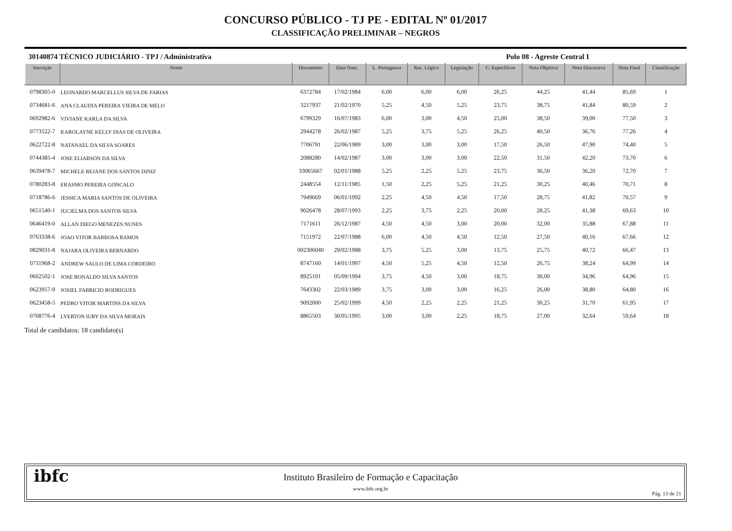CONCURSO PÚBLICO - TJ PE - EDITAL Nº 01/2017
CLASSIFICAÇÃO PRELIMINAR – NEGROS
30140874 TÉCNICO JUDICIÁRIO - TPJ / Administrativa Polo 08 - Agreste Central I
| Inscrição | Nome | Documento | Data Nasc. | L. Portuguesa | Rac. Lógico | Legislação | C. Específicos | Nota Objetiva | Nota Discursiva | Nota Final | Classificação |
| --- | --- | --- | --- | --- | --- | --- | --- | --- | --- | --- | --- |
| 0798305-0 | LEONARDO MARCELLUS SILVA DE FARIAS | 6372784 | 17/02/1984 | 6,00 | 6,00 | 6,00 | 26,25 | 44,25 | 41,44 | 85,69 | 1 |
| 0734681-6 | ANA CLAUDIA PEREIRA VIEIRA DE MELO | 3217937 | 21/02/1970 | 5,25 | 4,50 | 5,25 | 23,75 | 38,75 | 41,84 | 80,59 | 2 |
| 0692982-6 | VIVIANE KARLA DA SILVA | 6799329 | 16/07/1983 | 6,00 | 3,00 | 4,50 | 25,00 | 38,50 | 39,00 | 77,50 | 3 |
| 0773522-7 | KAROLAYNE KELLY DIAS DE OLIVEIRA | 2944278 | 26/02/1987 | 5,25 | 3,75 | 5,25 | 26,25 | 40,50 | 36,76 | 77,26 | 4 |
| 0622722-8 | NATANAEL DA SILVA SOARES | 7706791 | 22/06/1989 | 3,00 | 3,00 | 3,00 | 17,50 | 26,50 | 47,90 | 74,40 | 5 |
| 0744385-4 | JOSE ELIABSON DA SILVA | 2088280 | 14/02/1987 | 3,00 | 3,00 | 3,00 | 22,50 | 31,50 | 42,20 | 73,70 | 6 |
| 0639478-7 | MICHELE REJANE DOS SANTOS DINIZ | 33065667 | 02/01/1988 | 5,25 | 2,25 | 5,25 | 23,75 | 36,50 | 36,20 | 72,70 | 7 |
| 0780283-8 | ERASMO PEREIRA GONCALO | 2448554 | 12/11/1985 | 1,50 | 2,25 | 5,25 | 21,25 | 30,25 | 40,46 | 70,71 | 8 |
| 0718786-6 | JESSICA MARIA SANTOS DE OLIVEIRA | 7949669 | 06/01/1992 | 2,25 | 4,50 | 4,50 | 17,50 | 28,75 | 41,82 | 70,57 | 9 |
| 0651540-1 | JUCIELMA DOS SANTOS SILVA | 9026478 | 28/07/1993 | 2,25 | 3,75 | 2,25 | 20,00 | 28,25 | 41,38 | 69,63 | 10 |
| 0646419-0 | ALLAN DIEGO MENEZES NUNES | 7171611 | 26/12/1987 | 4,50 | 4,50 | 3,00 | 20,00 | 32,00 | 35,88 | 67,88 | 11 |
| 0763338-6 | JOAO VITOR BARBOSA RAMOS | 7151972 | 22/07/1988 | 6,00 | 4,50 | 4,50 | 12,50 | 27,50 | 40,16 | 67,66 | 12 |
| 0829031-8 | NAJARA OLIVEIRA BERNARDO | 002306040 | 29/02/1988 | 3,75 | 5,25 | 3,00 | 13,75 | 25,75 | 40,72 | 66,47 | 13 |
| 0711968-2 | ANDREW SAULO DE LIMA CORDEIRO | 8747160 | 14/01/1997 | 4,50 | 5,25 | 4,50 | 12,50 | 26,75 | 38,24 | 64,99 | 14 |
| 0602502-1 | JOSE RONALDO SILVA SANTOS | 8925191 | 05/09/1994 | 3,75 | 4,50 | 3,00 | 18,75 | 30,00 | 34,96 | 64,96 | 15 |
| 0623957-9 | JOSIEL FABRICIO RODRIGUES | 7643302 | 22/03/1989 | 3,75 | 3,00 | 3,00 | 16,25 | 26,00 | 38,80 | 64,80 | 16 |
| 0623458-5 | PEDRO VITOR MARTINS DA SILVA | 9092000 | 25/02/1999 | 4,50 | 2,25 | 2,25 | 21,25 | 30,25 | 31,70 | 61,95 | 17 |
| 0708776-4 | LYERTON IURY DA SILVA MORAIS | 8865503 | 30/05/1995 | 3,00 | 3,00 | 2,25 | 18,75 | 27,00 | 32,64 | 59,64 | 18 |
Total de candidatos: 18 candidato(s)
ibfc
Instituto Brasileiro de Formação e Capacitação
www.ibfc.org.br
Pág. 13 de 21